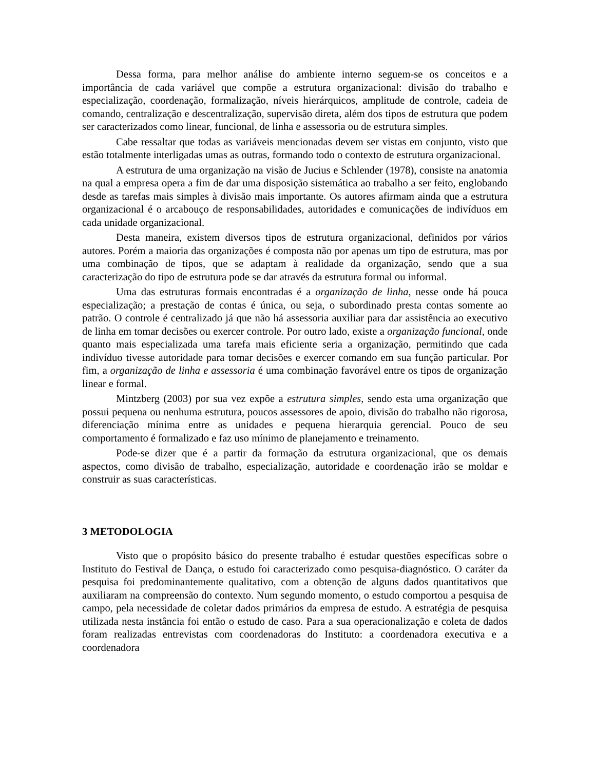Dessa forma, para melhor análise do ambiente interno seguem-se os conceitos e a importância de cada variável que compõe a estrutura organizacional: divisão do trabalho e especialização, coordenação, formalização, níveis hierárquicos, amplitude de controle, cadeia de comando, centralização e descentralização, supervisão direta, além dos tipos de estrutura que podem ser caracterizados como linear, funcional, de linha e assessoria ou de estrutura simples.
Cabe ressaltar que todas as variáveis mencionadas devem ser vistas em conjunto, visto que estão totalmente interligadas umas as outras, formando todo o contexto de estrutura organizacional.
A estrutura de uma organização na visão de Jucius e Schlender (1978), consiste na anatomia na qual a empresa opera a fim de dar uma disposição sistemática ao trabalho a ser feito, englobando desde as tarefas mais simples à divisão mais importante. Os autores afirmam ainda que a estrutura organizacional é o arcabouço de responsabilidades, autoridades e comunicações de indivíduos em cada unidade organizacional.
Desta maneira, existem diversos tipos de estrutura organizacional, definidos por vários autores. Porém a maioria das organizações é composta não por apenas um tipo de estrutura, mas por uma combinação de tipos, que se adaptam à realidade da organização, sendo que a sua caracterização do tipo de estrutura pode se dar através da estrutura formal ou informal.
Uma das estruturas formais encontradas é a organização de linha, nesse onde há pouca especialização; a prestação de contas é única, ou seja, o subordinado presta contas somente ao patrão. O controle é centralizado já que não há assessoria auxiliar para dar assistência ao executivo de linha em tomar decisões ou exercer controle. Por outro lado, existe a organização funcional, onde quanto mais especializada uma tarefa mais eficiente seria a organização, permitindo que cada indivíduo tivesse autoridade para tomar decisões e exercer comando em sua função particular. Por fim, a organização de linha e assessoria é uma combinação favorável entre os tipos de organização linear e formal.
Mintzberg (2003) por sua vez expõe a estrutura simples, sendo esta uma organização que possui pequena ou nenhuma estrutura, poucos assessores de apoio, divisão do trabalho não rigorosa, diferenciação mínima entre as unidades e pequena hierarquia gerencial. Pouco de seu comportamento é formalizado e faz uso mínimo de planejamento e treinamento.
Pode-se dizer que é a partir da formação da estrutura organizacional, que os demais aspectos, como divisão de trabalho, especialização, autoridade e coordenação irão se moldar e construir as suas características.
3 METODOLOGIA
Visto que o propósito básico do presente trabalho é estudar questões específicas sobre o Instituto do Festival de Dança, o estudo foi caracterizado como pesquisa-diagnóstico. O caráter da pesquisa foi predominantemente qualitativo, com a obtenção de alguns dados quantitativos que auxiliaram na compreensão do contexto. Num segundo momento, o estudo comportou a pesquisa de campo, pela necessidade de coletar dados primários da empresa de estudo. A estratégia de pesquisa utilizada nesta instância foi então o estudo de caso. Para a sua operacionalização e coleta de dados foram realizadas entrevistas com coordenadoras do Instituto: a coordenadora executiva e a coordenadora